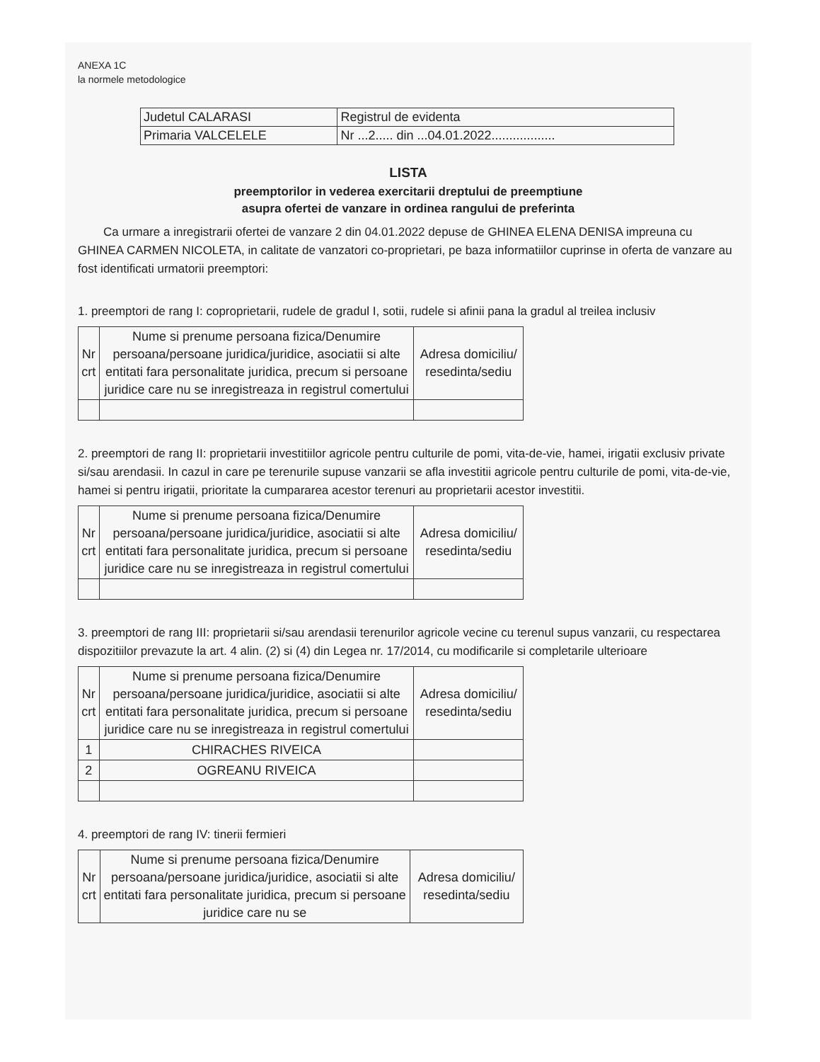ANEXA 1C
la normele metodologice
| Judetul CALARASI | Registrul de evidenta |
| Primaria VALCELELE | Nr ...2..... din ...04.01.2022.................. |
LISTA
preemptorilor in vederea exercitarii dreptului de preemptiune
asupra ofertei de vanzare in ordinea rangului de preferinta
Ca urmare a inregistrarii ofertei de vanzare 2 din 04.01.2022 depuse de GHINEA ELENA DENISA impreuna cu GHINEA CARMEN NICOLETA, in calitate de vanzatori co-proprietari, pe baza informatiilor cuprinse in oferta de vanzare au fost identificati urmatorii preemptori:
1. preemptori de rang I: coproprietarii, rudele de gradul I, sotii, rudele si afinii pana la gradul al treilea inclusiv
| Nr crt | Nume si prenume persoana fizica/Denumire persoana/persoane juridica/juridice, asociatii si alte entitati fara personalitate juridica, precum si persoane juridice care nu se inregistreaza in registrul comertului | Adresa domiciliu/ resedinta/sediu |
| --- | --- | --- |
2. preemptori de rang II: proprietarii investitiilor agricole pentru culturile de pomi, vita-de-vie, hamei, irigatii exclusiv private si/sau arendasii. In cazul in care pe terenurile supuse vanzarii se afla investitii agricole pentru culturile de pomi, vita-de-vie, hamei si pentru irigatii, prioritate la cumpararea acestor terenuri au proprietarii acestor investitii.
| Nr crt | Nume si prenume persoana fizica/Denumire persoana/persoane juridica/juridice, asociatii si alte entitati fara personalitate juridica, precum si persoane juridice care nu se inregistreaza in registrul comertului | Adresa domiciliu/ resedinta/sediu |
| --- | --- | --- |
3. preemptori de rang III: proprietarii si/sau arendasii terenurilor agricole vecine cu terenul supus vanzarii, cu respectarea dispozitiilor prevazute la art. 4 alin. (2) si (4) din Legea nr. 17/2014, cu modificarile si completarile ulterioare
| Nr crt | Nume si prenume persoana fizica/Denumire persoana/persoane juridica/juridice, asociatii si alte entitati fara personalitate juridica, precum si persoane juridice care nu se inregistreaza in registrul comertului | Adresa domiciliu/ resedinta/sediu |
| --- | --- | --- |
| 1 | CHIRACHES RIVEICA | |
| 2 | OGREANU RIVEICA | |
4. preemptori de rang IV: tinerii fermieri
| Nr crt | Nume si prenume persoana fizica/Denumire persoana/persoane juridica/juridice, asociatii si alte entitati fara personalitate juridica, precum si persoane juridice care nu se | Adresa domiciliu/ resedinta/sediu |
| --- | --- | --- |